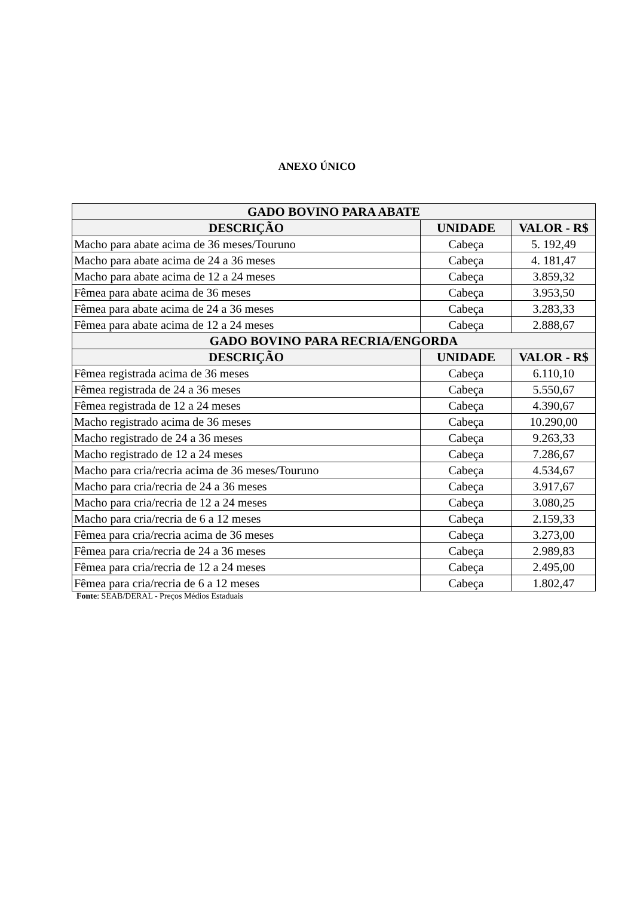ANEXO ÚNICO
| GADO BOVINO PARA ABATE | | |
| --- | --- | --- |
| DESCRIÇÃO | UNIDADE | VALOR - R$ |
| Macho para abate acima de 36 meses/Touruno | Cabeça | 5. 192,49 |
| Macho para abate acima de 24 a 36 meses | Cabeça | 4. 181,47 |
| Macho para abate acima de 12 a 24 meses | Cabeça | 3.859,32 |
| Fêmea para abate acima de 36 meses | Cabeça | 3.953,50 |
| Fêmea para abate acima de 24 a 36 meses | Cabeça | 3.283,33 |
| Fêmea para abate acima de 12 a 24 meses | Cabeça | 2.888,67 |
| GADO BOVINO PARA RECRIA/ENGORDA | | |
| DESCRIÇÃO | UNIDADE | VALOR - R$ |
| Fêmea registrada acima de 36 meses | Cabeça | 6.110,10 |
| Fêmea registrada de 24 a 36 meses | Cabeça | 5.550,67 |
| Fêmea registrada de 12 a 24 meses | Cabeça | 4.390,67 |
| Macho registrado acima de 36 meses | Cabeça | 10.290,00 |
| Macho registrado de 24 a 36 meses | Cabeça | 9.263,33 |
| Macho registrado de 12 a 24 meses | Cabeça | 7.286,67 |
| Macho para cria/recria acima de 36 meses/Touruno | Cabeça | 4.534,67 |
| Macho para cria/recria de 24 a 36 meses | Cabeça | 3.917,67 |
| Macho para cria/recria de 12 a 24 meses | Cabeça | 3.080,25 |
| Macho para cria/recria de 6 a 12 meses | Cabeça | 2.159,33 |
| Fêmea para cria/recria acima de 36 meses | Cabeça | 3.273,00 |
| Fêmea para cria/recria de 24 a 36 meses | Cabeça | 2.989,83 |
| Fêmea para cria/recria de 12 a 24 meses | Cabeça | 2.495,00 |
| Fêmea para cria/recria de 6 a 12 meses | Cabeça | 1.802,47 |
Fonte: SEAB/DERAL - Preços Médios Estaduais